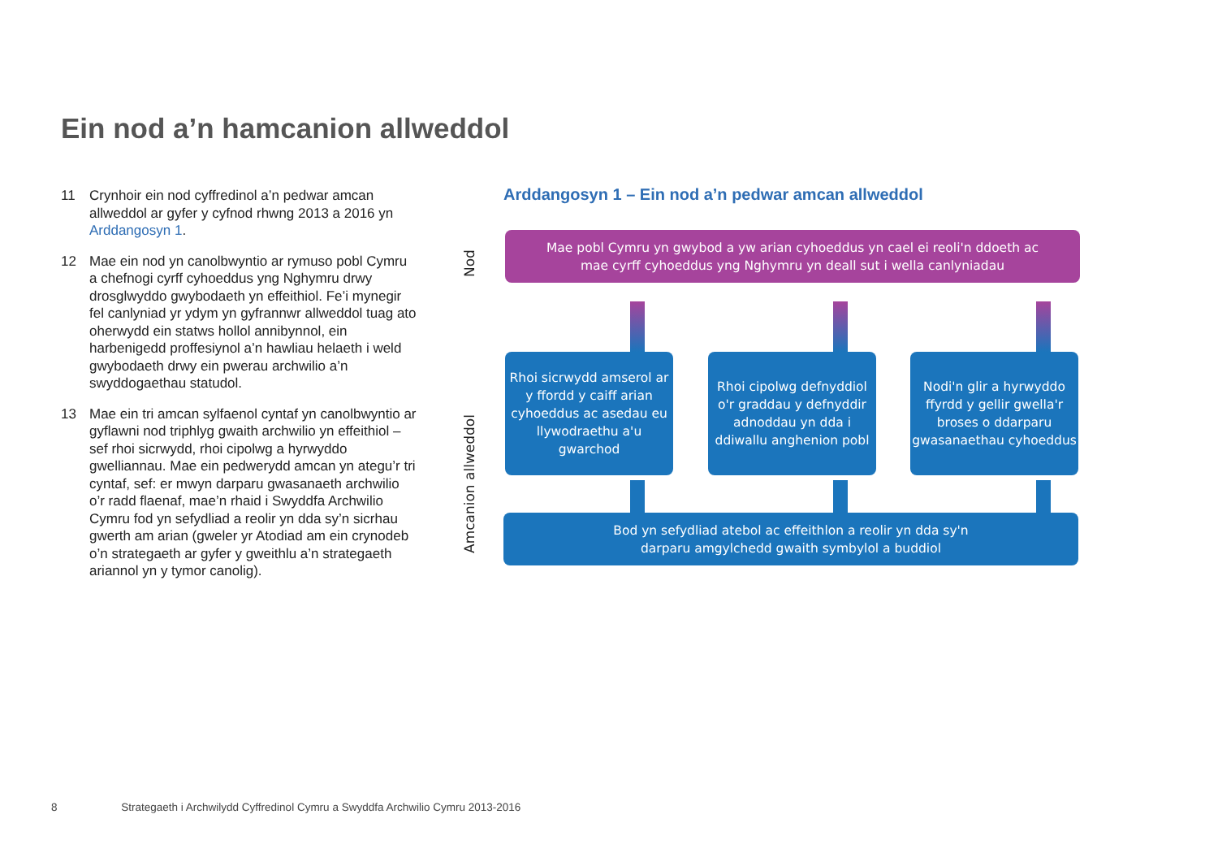Ein nod a’n hamcanion allweddol
11 Crynhoir ein nod cyffredinol a’n pedwar amcan allweddol ar gyfer y cyfnod rhwng 2013 a 2016 yn Arddangosyn 1.
12 Mae ein nod yn canolbwyntio ar rymuso pobl Cymru a chefnogi cyrff cyhoeddus yng Nghymru drwy drosglwyddo gwybodaeth yn effeithiol. Fe’i mynegir fel canlyniad yr ydym yn gyfrannwr allweddol tuag ato oherwydd ein statws hollol annibynnol, ein harbenigedd proffesiynol a’n hawliau helaeth i weld gwybodaeth drwy ein pwerau archwilio a’n swyddogaethau statudol.
13 Mae ein tri amcan sylfaenol cyntaf yn canolbwyntio ar gyflawni nod triphlyg gwaith archwilio yn effeithiol – sef rhoi sicrwydd, rhoi cipolwg a hyrwyddo gwelliannau. Mae ein pedwerydd amcan yn ategu’r tri cyntaf, sef: er mwyn darparu gwasanaeth archwilio o’r radd flaenaf, mae’n rhaid i Swyddfa Archwilio Cymru fod yn sefydliad a reolir yn dda sy’n sicrhau gwerth am arian (gweler yr Atodiad am ein crynodeb o’n strategaeth ar gyfer y gweithlu a’n strategaeth ariannol yn y tymor canolig).
Arddangosyn 1 – Ein nod a’n pedwar amcan allweddol
Nod
Amcanion allweddol
Mae pobl Cymru yn gwybod a yw arian cyhoeddus yn cael ei reoli'n ddoeth ac
mae cyrff cyhoeddus yng Nghymru yn deall sut i wella canlyniadau
Rhoi sicrwydd amserol ar y ffordd y caiff arian cyhoeddus ac asedau eu llywodraethu a'u gwarchod
Rhoi cipolwg defnyddiol o'r graddau y defnyddir adnoddau yn dda i ddiwallu anghenion pobl
Nodi'n glir a hyrwyddo ffyrdd y gellir gwella'r broses o ddarparu gwasanaethau cyhoeddus
Bod yn sefydliad atebol ac effeithlon a reolir yn dda sy'n
darparu amgylchedd gwaith symbylol a buddiol
8 Strategaeth i Archwilydd Cyffredinol Cymru a Swyddfa Archwilio Cymru 2013-2016